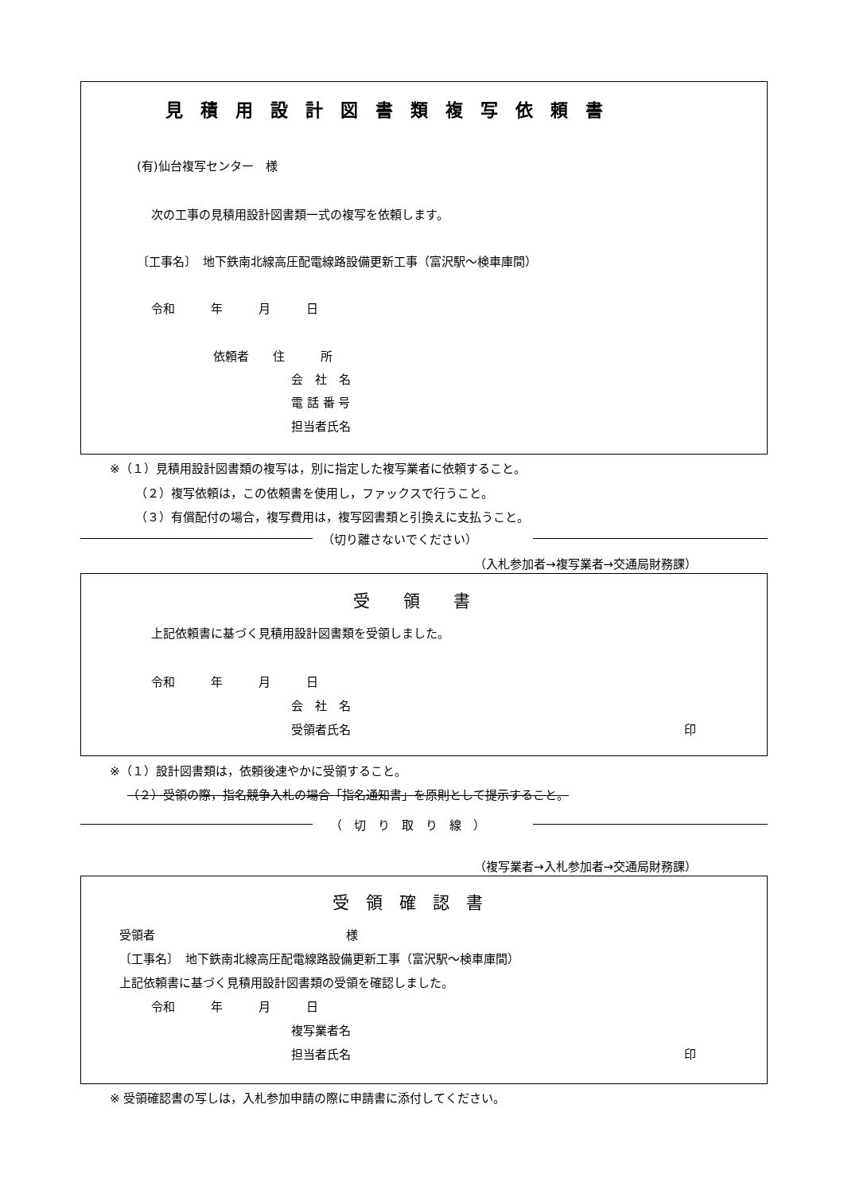見　積　用　設　計　図　書　類　複　写　依　頼　書
(有)仙台複写センター　様
次の工事の見積用設計図書類一式の複写を依頼します。
〔工事名〕　地下鉄南北線高圧配電線路設備更新工事（富沢駅～検車庫間）
令和　　　年　　　月　　　日
依頼者　　住　　　所
会　社　名
電 話 番 号
担当者氏名
※（１）見積用設計図書類の複写は，別に指定した複写業者に依頼すること。
（２）複写依頼は，この依頼書を使用し，ファックスで行うこと。
（３）有償配付の場合，複写費用は，複写図書類と引換えに支払うこと。
（切り離さないでください）
（入札参加者→複写業者→交通局財務課）
受　　領　　書
上記依頼書に基づく見積用設計図書類を受領しました。
令和　　　年　　　月　　　日
会　社　名
受領者氏名
印
※（１）設計図書類は，依頼後速やかに受領すること。
（２）受領の際，指名競争入札の場合「指名通知書」を原則として提示すること。
（　切　り　取　り　線　）
（複写業者→入札参加者→交通局財務課）
受　領　確　認　書
受領者　　　　　　　　　　　　　　　　様
〔工事名〕　地下鉄南北線高圧配電線路設備更新工事（富沢駅～検車庫間）
上記依頼書に基づく見積用設計図書類の受領を確認しました。
令和　　　年　　　月　　　日
複写業者名
担当者氏名
印
※ 受領確認書の写しは，入札参加申請の際に申請書に添付してください。